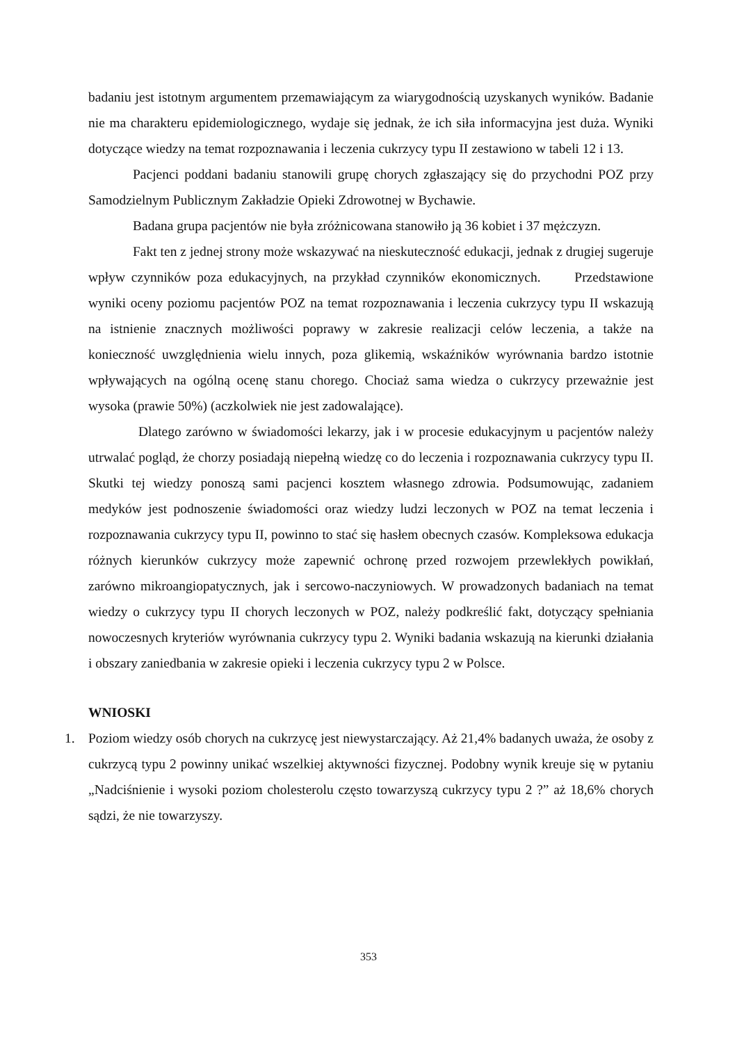badaniu jest istotnym argumentem przemawiającym za wiarygodnością uzyskanych wyników. Badanie nie ma charakteru epidemiologicznego, wydaje się jednak, że ich siła informacyjna jest duża. Wyniki dotyczące wiedzy na temat rozpoznawania i leczenia cukrzycy typu II zestawiono w tabeli 12 i 13.
Pacjenci poddani badaniu stanowili grupę chorych zgłaszający się do przychodni POZ przy Samodzielnym Publicznym Zakładzie Opieki Zdrowotnej w Bychawie.
Badana grupa pacjentów nie była zróżnicowana stanowiło ją 36 kobiet i 37 mężczyzn.
Fakt ten z jednej strony może wskazywać na nieskuteczność edukacji, jednak z drugiej sugeruje wpływ czynników poza edukacyjnych, na przykład czynników ekonomicznych. Przedstawione wyniki oceny poziomu pacjentów POZ na temat rozpoznawania i leczenia cukrzycy typu II wskazują na istnienie znacznych możliwości poprawy w zakresie realizacji celów leczenia, a także na konieczność uwzględnienia wielu innych, poza glikemią, wskaźników wyrównania bardzo istotnie wpływających na ogólną ocenę stanu chorego. Chociaż sama wiedza o cukrzycy przeważnie jest wysoka (prawie 50%) (aczkolwiek nie jest zadowalające).
Dlatego zarówno w świadomości lekarzy, jak i w procesie edukacyjnym u pacjentów należy utrwalać pogląd, że chorzy posiadają niepełną wiedzę co do leczenia i rozpoznawania cukrzycy typu II. Skutki tej wiedzy ponoszą sami pacjenci kosztem własnego zdrowia. Podsumowując, zadaniem medyków jest podnoszenie świadomości oraz wiedzy ludzi leczonych w POZ na temat leczenia i rozpoznawania cukrzycy typu II, powinno to stać się hasłem obecnych czasów. Kompleksowa edukacja różnych kierunków cukrzycy może zapewnić ochronę przed rozwojem przewlekłych powikłań, zarówno mikroangiopatycznych, jak i sercowo-naczyniowych. W prowadzonych badaniach na temat wiedzy o cukrzycy typu II chorych leczonych w POZ, należy podkreślić fakt, dotyczący spełniania nowoczesnych kryteriów wyrównania cukrzycy typu 2. Wyniki badania wskazują na kierunki działania i obszary zaniedbania w zakresie opieki i leczenia cukrzycy typu 2 w Polsce.
WNIOSKI
1. Poziom wiedzy osób chorych na cukrzycę jest niewystarczający. Aż 21,4% badanych uważa, że osoby z cukrzycą typu 2 powinny unikać wszelkiej aktywności fizycznej. Podobny wynik kreuje się w pytaniu „Nadciśnienie i wysoki poziom cholesterolu często towarzyszą cukrzycy typu 2 ?” aż 18,6% chorych sądzi, że nie towarzyszy.
353